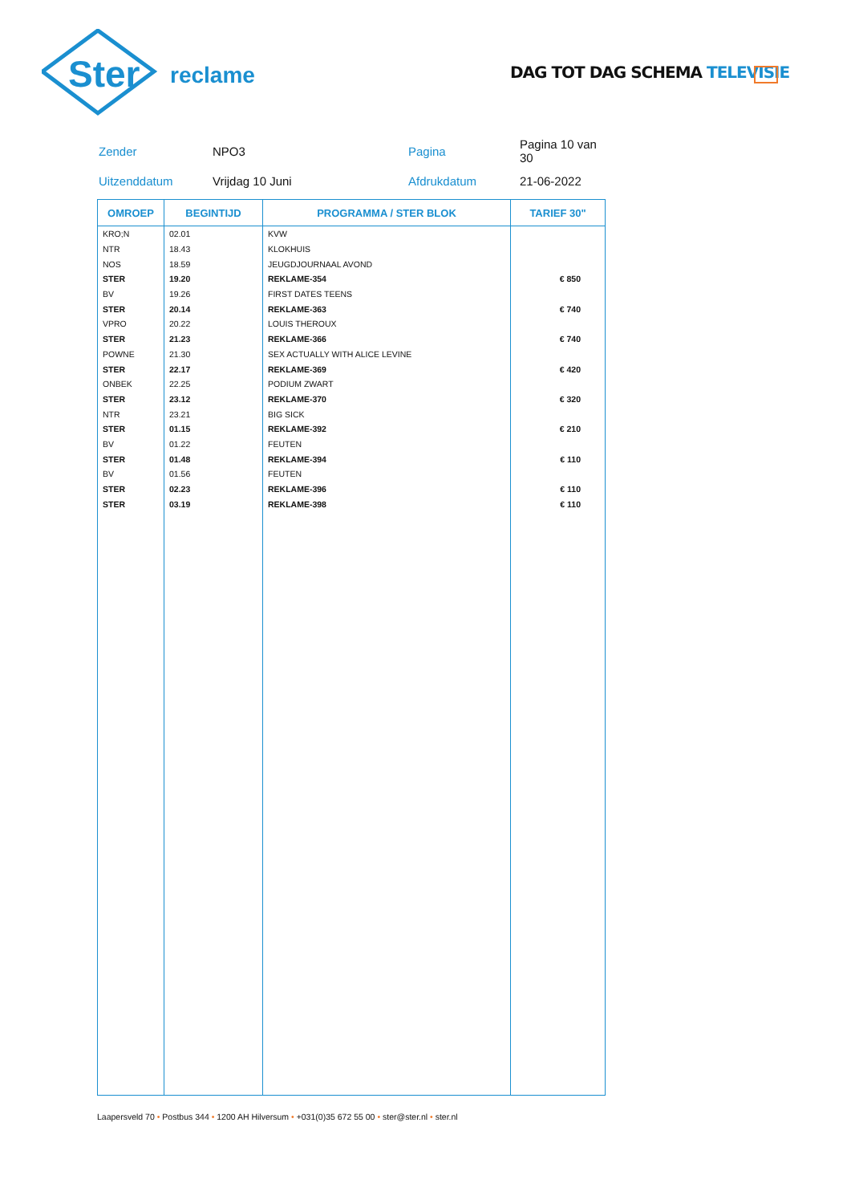Ster
reclame
DAG TOT DAG SCHEMA TELEVISIE
| Zender | NPO3 | Pagina | Pagina 10 van 30 |
| Uitzenddatum | Vrijdag 10 Juni | Afdrukdatum | 21-06-2022 |
| OMROEP | BEGINTIJD | PROGRAMMA / STER BLOK | TARIEF 30" |
| --- | --- | --- | --- |
| KRO;N | 02.01 | KVW | |
| NTR | 18.43 | KLOKHUIS | |
| NOS | 18.59 | JEUGDJOURNAAL AVOND | |
| STER | 19.20 | REKLAME-354 | € 850 |
| BV | 19.26 | FIRST DATES TEENS | |
| STER | 20.14 | REKLAME-363 | € 740 |
| VPRO | 20.22 | LOUIS THEROUX | |
| STER | 21.23 | REKLAME-366 | € 740 |
| POWNE | 21.30 | SEX ACTUALLY WITH ALICE LEVINE | |
| STER | 22.17 | REKLAME-369 | € 420 |
| ONBEK | 22.25 | PODIUM ZWART | |
| STER | 23.12 | REKLAME-370 | € 320 |
| NTR | 23.21 | BIG SICK | |
| STER | 01.15 | REKLAME-392 | € 210 |
| BV | 01.22 | FEUTEN | |
| STER | 01.48 | REKLAME-394 | € 110 |
| BV | 01.56 | FEUTEN | |
| STER | 02.23 | REKLAME-396 | € 110 |
| STER | 03.19 | REKLAME-398 | € 110 |
Laapersveld 70 • Postbus 344 • 1200 AH Hilversum • +031(0)35 672 55 00 • ster@ster.nl • ster.nl